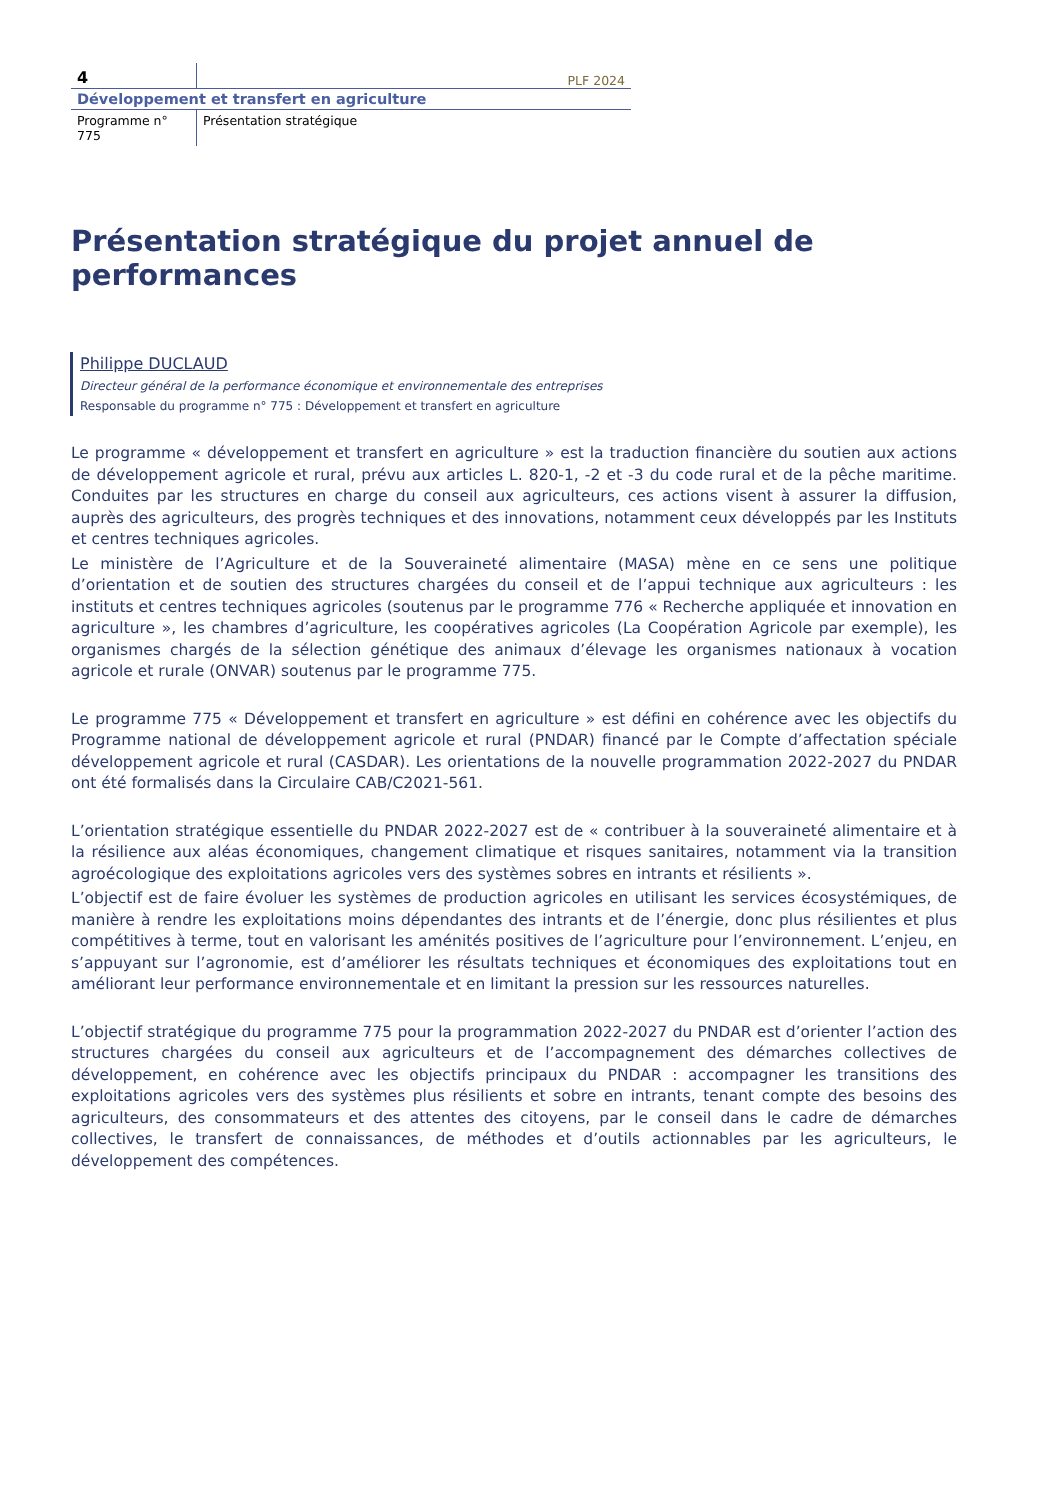4
PLF 2024
Développement et transfert en agriculture
Programme n° 775 Présentation stratégique
Présentation stratégique du projet annuel de performances
Philippe DUCLAUD
Directeur général de la performance économique et environnementale des entreprises
Responsable du programme n° 775 : Développement et transfert en agriculture
Le programme « développement et transfert en agriculture » est la traduction financière du soutien aux actions de développement agricole et rural, prévu aux articles L. 820-1, -2 et -3 du code rural et de la pêche maritime. Conduites par les structures en charge du conseil aux agriculteurs, ces actions visent à assurer la diffusion, auprès des agriculteurs, des progrès techniques et des innovations, notamment ceux développés par les Instituts et centres techniques agricoles.
Le ministère de l’Agriculture et de la Souveraineté alimentaire (MASA) mène en ce sens une politique d’orientation et de soutien des structures chargées du conseil et de l’appui technique aux agriculteurs : les instituts et centres techniques agricoles (soutenus par le programme 776 « Recherche appliquée et innovation en agriculture », les chambres d’agriculture, les coopératives agricoles (La Coopération Agricole par exemple), les organismes chargés de la sélection génétique des animaux d’élevage les organismes nationaux à vocation agricole et rurale (ONVAR) soutenus par le programme 775.
Le programme 775 « Développement et transfert en agriculture » est défini en cohérence avec les objectifs du Programme national de développement agricole et rural (PNDAR) financé par le Compte d’affectation spéciale développement agricole et rural (CASDAR). Les orientations de la nouvelle programmation 2022-2027 du PNDAR ont été formalisés dans la Circulaire CAB/C2021-561.
L’orientation stratégique essentielle du PNDAR 2022-2027 est de « contribuer à la souveraineté alimentaire et à la résilience aux aléas économiques, changement climatique et risques sanitaires, notamment via la transition agroécologique des exploitations agricoles vers des systèmes sobres en intrants et résilients ».
L’objectif est de faire évoluer les systèmes de production agricoles en utilisant les services écosystémiques, de manière à rendre les exploitations moins dépendantes des intrants et de l’énergie, donc plus résilientes et plus compétitives à terme, tout en valorisant les aménités positives de l’agriculture pour l’environnement. L’enjeu, en s’appuyant sur l’agronomie, est d’améliorer les résultats techniques et économiques des exploitations tout en améliorant leur performance environnementale et en limitant la pression sur les ressources naturelles.
L’objectif stratégique du programme 775 pour la programmation 2022-2027 du PNDAR est d’orienter l’action des structures chargées du conseil aux agriculteurs et de l’accompagnement des démarches collectives de développement, en cohérence avec les objectifs principaux du PNDAR : accompagner les transitions des exploitations agricoles vers des systèmes plus résilients et sobre en intrants, tenant compte des besoins des agriculteurs, des consommateurs et des attentes des citoyens, par le conseil dans le cadre de démarches collectives, le transfert de connaissances, de méthodes et d’outils actionnables par les agriculteurs, le développement des compétences.